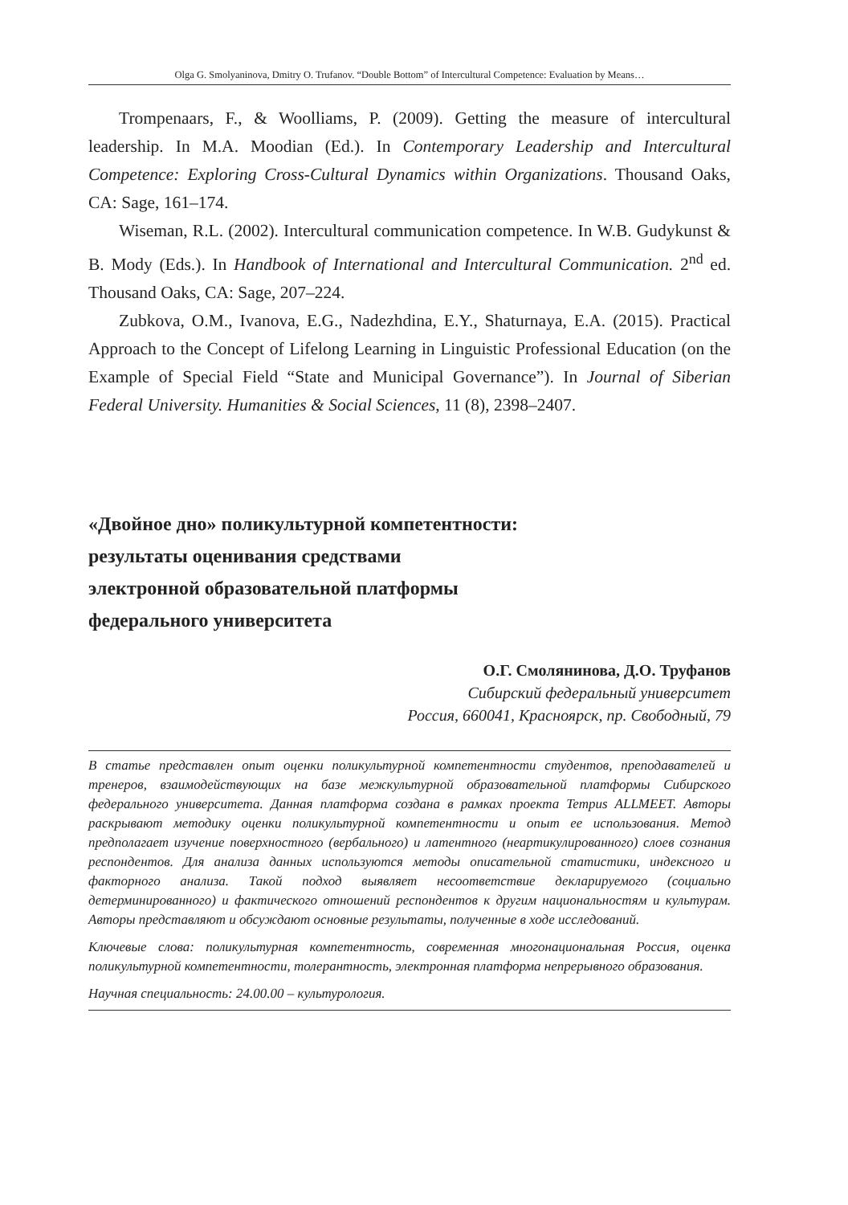Olga G. Smolyaninova, Dmitry O. Trufanov. “Double Bottom” of Intercultural Competence: Evaluation by Means…
Trompenaars, F., & Woolliams, P. (2009). Getting the measure of intercultural leadership. In M.A. Moodian (Ed.). In Contemporary Leadership and Intercultural Competence: Exploring Cross-Cultural Dynamics within Organizations. Thousand Oaks, CA: Sage, 161–174.
Wiseman, R.L. (2002). Intercultural communication competence. In W.B. Gudykunst & B. Mody (Eds.). In Handbook of International and Intercultural Communication. 2<sup>nd</sup> ed. Thousand Oaks, CA: Sage, 207–224.
Zubkova, O.M., Ivanova, E.G., Nadezhdina, E.Y., Shaturnaya, E.A. (2015). Practical Approach to the Concept of Lifelong Learning in Linguistic Professional Education (on the Example of Special Field “State and Municipal Governance”). In Journal of Siberian Federal University. Humanities & Social Sciences, 11 (8), 2398–2407.
«Двойное дно» поликультурной компетентности:
результаты оценивания средствами
электронной образовательной платформы
федерального университета
О.Г. Смолянинова, Д.О. Труфанов
Сибирский федеральный университет
Россия, 660041, Красноярск, пр. Свободный, 79
В статье представлен опыт оценки поликультурной компетентности студентов, преподавателей и тренеров, взаимодействующих на базе межкультурной образовательной платформы Сибирского федерального университета. Данная платформа создана в рамках проекта Tempus ALLMEET. Авторы раскрывают методику оценки поликультурной компетентности и опыт ее использования. Метод предполагает изучение поверхностного (вербального) и латентного (неартикулированного) слоев сознания респондентов. Для анализа данных используются методы описательной статистики, индексного и факторного анализа. Такой подход выявляет несоответствие декларируемого (социально детерминированного) и фактического отношений респондентов к другим национальностям и культурам. Авторы представляют и обсуждают основные результаты, полученные в ходе исследований.
Ключевые слова: поликультурная компетентность, современная многонациональная Россия, оценка поликультурной компетентности, толерантность, электронная платформа непрерывного образования.
Научная специальность: 24.00.00 – культурология.